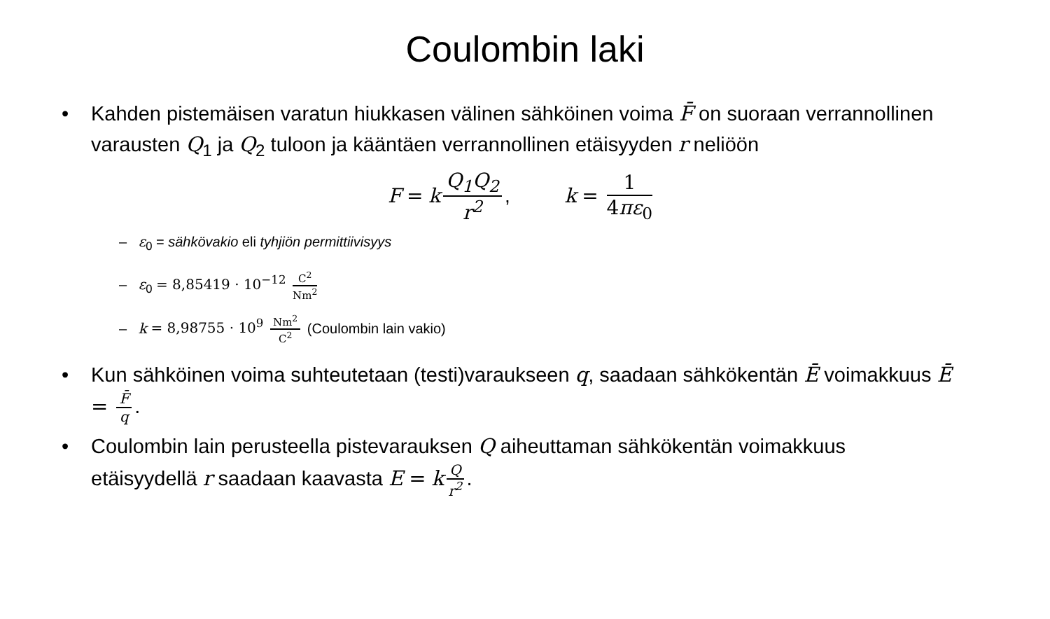Coulombin laki
• Kahden pistemäisen varatun hiukkasen välinen sähköinen voima F̄ on suoraan verrannollinen varausten Q<sub>1</sub> ja Q<sub>2</sub> tuloon ja kääntäen verrannollinen etäisyyden r neliöön
F = k Q<sub>1</sub>Q<sub>2</sub> r<sup>2</sup>, k = 1 4πε<sub>0</sub>
– ε<sub>0</sub> = sähkövakio eli tyhjiön permittiivisyys
– ε<sub>0</sub> = 8,85419 · 10<sup>−12</sup> C<sup>2</sup> Nm<sup>2</sup>
– k = 8,98755 · 10<sup>9</sup> Nm<sup>2</sup> C<sup>2</sup> (Coulombin lain vakio)
• Kun sähköinen voima suhteutetaan (testi)varaukseen q, saadaan sähkökentän Ē voimakkuus Ē = F̄ q.
• Coulombin lain perusteella pistevarauksen Q aiheuttaman sähkökentän voimakkuus etäisyydellä r saadaan kaavasta E = k Q r<sup>2</sup>.